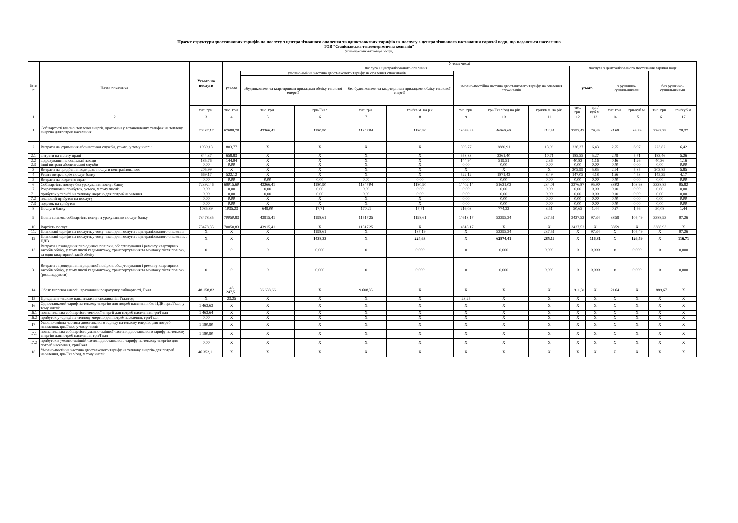Проект структури двоставкових тарифів на послугу з централізованого опалення та одноставкових тарифів на послугу з централізованого постачання гарячої води, що надаються населенню
ТОВ "Станіславська теплоенергетична компанія"
(найменування виконавця послуг)
| № з/п | Назва показника | Усього на послуги | У тому числі | | | | | | | | | | | | | |
| --- | --- | --- | --- | --- | --- | --- | --- | --- | --- | --- | --- | --- | --- | --- | --- | --- |
| | | | послуга з централізованого опалення | | | | | | | | послуга з централізованого постачання гарячої води | | | | | |
| | | | усього | умовно-змінна частина двоставкового тарифу на опалення споживачів | | | | умовно-постійна частина двоставкового тарифу на опалення споживачів | | | усього | | з рушнико-сушильниками | | без рушнико-сушильниками | |
| | | | | з будинковими та квартирними приладами обліку теплової енергії | | без будинковими та квартирними приладами обліку теплової енергії | | | | | | | | | | |
| | | тис. грн. | тис. грн. | тис. грн. | грн/Гкал | тис. грн. | грн/кв.м. на рік | тис. грн. | грн/Гкал/год на рік | грн/кв.м. на рік | тис. грн. | грн/куб.м. | тис. грн. | грн/куб.м. | тис. грн. | грн/куб.м. |
| 1 | 2 | 3 | 4 | 5 | 6 | 7 | 8 | 9 | 10 | 11 | 12 | 13 | 14 | 15 | 16 | 17 |
| 1 | Собівартості власної теплової енергії, врахована у встановлених тарифах на теплову енергію для потреб населення | 70487,17 | 67689,70 | 43266,41 | 1180,90 | 11347,04 | 1180,90 | 13076,25 | 46868,68 | 212,53 | 2797,47 | 79,45 | 31,68 | 86,59 | 2765,79 | 79,37 |
| 2 | Витрати на утримання абонентської служби, усього, у тому числі: | 1030,13 | 803,77 | X | X | X | X | 803,77 | 2880,91 | 13,06 | 226,37 | 6,43 | 2,55 | 6,97 | 223,82 | 6,42 |
| 2.1 | витрати на оплату праці | 844,37 | 658,83 | X | X | X | X | 658,83 | 2361,40 | 10,71 | 185,55 | 5,27 | 2,09 | 5,71 | 183,46 | 5,26 |
| 2.2 | відрахування на соціальні заходи | 185,76 | 144,94 | X | X | X | X | 144,94 | 519,51 | 2,36 | 40,82 | 1,16 | 0,46 | 1,26 | 40,36 | 1,16 |
| 2.3 | інші витрати абонентської служби | 0,00 | 0,00 | X | X | X | X | 0,00 | 0,00 | 0,00 | 0,00 | 0,00 | 0,00 | 0,00 | 0,00 | 0,00 |
| 3 | Витрати на придбання води дляз послуги централізованого | 205,99 | X | X | X | X | X | X | X | X | 205,99 | 5,85 | 2,14 | 5,85 | 203,85 | 5,85 |
| 4 | Решта витрат, крім послуг банку | 669,17 | 522,12 | X | X | X | X | 522,12 | 1871,43 | 8,49 | 147,05 | 4,18 | 1,66 | 4,53 | 145,39 | 4,17 |
| 5 | Витрати на покриття втрат | 0,00 | 0,00 | 0,00 | 0,00 | 0,00 | 0,00 | 0,00 | 0,00 | 0,00 | 0,00 | 0,00 | 0,00 | 0,00 | 0,00 | 0,00 |
| 6 | Собівартість послуг без урахування послуг банку | 72392,46 | 69015,60 | 43266,41 | 1180,90 | 11347,04 | 1180,90 | 14402,14 | 51621,02 | 234,08 | 3376,87 | 95,90 | 38,02 | 103,93 | 3338,85 | 95,82 |
| 7 | Розрахунковий прибуток, усього, у тому числі: | 0,00 | 0,00 | 0,00 | 0,00 | 0,00 | 0,00 | 0,00 | 0,00 | 0,00 | 0,00 | 0,00 | 0,00 | 0,00 | 0,00 | 0,00 |
| 7.1 | прибуток у тарифі на теплову енергію для потреб населення | 0,00 | 0,00 | 0,00 | 0,00 | 0,00 | 0,00 | 0,00 | 0,00 | 0,00 | 0,00 | 0,00 | 0,00 | 0,00 | 0,00 | 0,00 |
| 7.2 | плановий прибуток на послугу | 0,00 | 0,00 | X | X | X | X | 0,00 | 0,00 | 0,00 | 0,00 | 0,00 | 0,00 | 0,00 | 0,00 | 0,00 |
| 7.3 | податок на прибуток | 0,00 | 0,00 | X | X | X | X | 0,00 | 0,00 | 0,00 | 0,00 | 0,00 | 0,00 | 0,00 | 0,00 | 0,00 |
| 8 | Послуги банку | 1085,89 | 1035,23 | 649,00 | 17,71 | 170,21 | 17,71 | 216,03 | 774,32 | 3,51 | 50,65 | 1,44 | 0,57 | 1,56 | 50,08 | 1,44 |
| 9 | Повна планова собівартість послуг з урахуванням послуг банку | 73478,35 | 70050,83 | 43915,41 | 1198,61 | 11517,25 | 1198,61 | 14618,17 | 52395,34 | 237,59 | 3427,52 | 97,34 | 38,59 | 105,49 | 3388,93 | 97,26 |
| 10 | Вартість послуг | 73478,35 | 70050,83 | 43915,41 | X | 11517,25 | X | 14618,17 | X | X | 3427,52 | X | 38,59 | X | 3388,93 | X |
| 11. | Плановані тарифи на послуги, у тому числі для послуги з централізованого опалення | X | X | X | 1198,61 | X | 187,19 | X | 52395,34 | 237,59 | X | 97,34 | X | 105,49 | X | 97,26 |
| 12 | Плановані тарифи на послуги, у тому числі для послуги з централізованого опалення, з ПДВ | X | X | X | 1438,33 | X | 224,63 | X | 62874,41 | 285,11 | X | 116,81 | X | 126,59 | X | 116,71 |
| 13 | Витрати з проведення періодичної повірки, обслуговування і ремонту квартирних засобів обліку, у тому числі їх демонтажу, транспортування та монтажу після повірки, за один квартирний засіб обліку | 0 | 0 | 0 | 0,000 | 0 | 0,000 | 0 | 0,000 | 0,000 | 0 | 0,000 | 0 | 0,000 | 0 | 0,000 |
| 13.1 | Витрати з проведення періодичної повірки, обслуговування і ремонту квартирних засобів обліку, у тому числі їх демонтажу, транспортування та монтажу після повірки (розшифрувати) | 0 | 0 | 0 | 0,000 | 0 | 0,000 | 0 | 0,000 | 0,000 | 0 | 0,000 | 0 | 0,000 | 0 | 0,000 |
| 14 | Обсяг теплової енергії, врахований розрахунку собівартості, Гкал | 48 158,82 | 46 247,51 | 36 638,66 | X | 9 608,85 | X | X | X | X | 1 911,31 | X | 21,64 | X | 1 889,67 | X |
| 15 | Приєднане теплове навантаження споживачів, Гкал/год | X | 23,25 | X | X | X | X | 23,25 | X | X | X | X | X | X | X | X |
| 16 | Одноставковий тариф на теплову енергію для потреб населення без ПДВ, грн/Гкал, у тому числі: | 1 463,63 | X | X | X | X | X | X | X | X | X | X | X | X | X | X |
| 16.1 | повна планова собівартість теплової енергії для потреб населення, грн/Гкал | 1 463,64 | X | X | X | X | X | X | X | X | X | X | X | X | X | X |
| 16.2 | прибуток у тарифі на теплову енергію для потреб населення, грн/Гкал | 0,00 | X | X | X | X | X | X | X | X | X | X | X | X | X | X |
| 17 | Умовно-змінна частина двоставкового тарифу на теплову енергію для потреб населення, грн/Гкал, у тому числі: | 1 180,90 | X | X | X | X | X | X | X | X | X | X | X | X | X | X |
| 17.1 | повна планова собівартість умовно-змінної частини двоставкового тарифу на теплову енергію для потреб населення, грн/Гкал | 1 180,90 | X | X | X | X | X | X | X | X | X | X | X | X | X | X |
| 17.2 | прибуток в умовно-змінній частині двоставкового тарифу на теплову енергію для потреб населення, грн/Гкал | 0,00 | X | X | X | X | X | X | X | X | X | X | X | X | X | X |
| 18 | Умовно-постійна частина двоставкового тарифу на теплову енергію для потреб населення, грн/Гкал/год, у тому числі: | 46 352,11 | X | X | X | X | X | X | X | X | X | X | X | X | X | X |